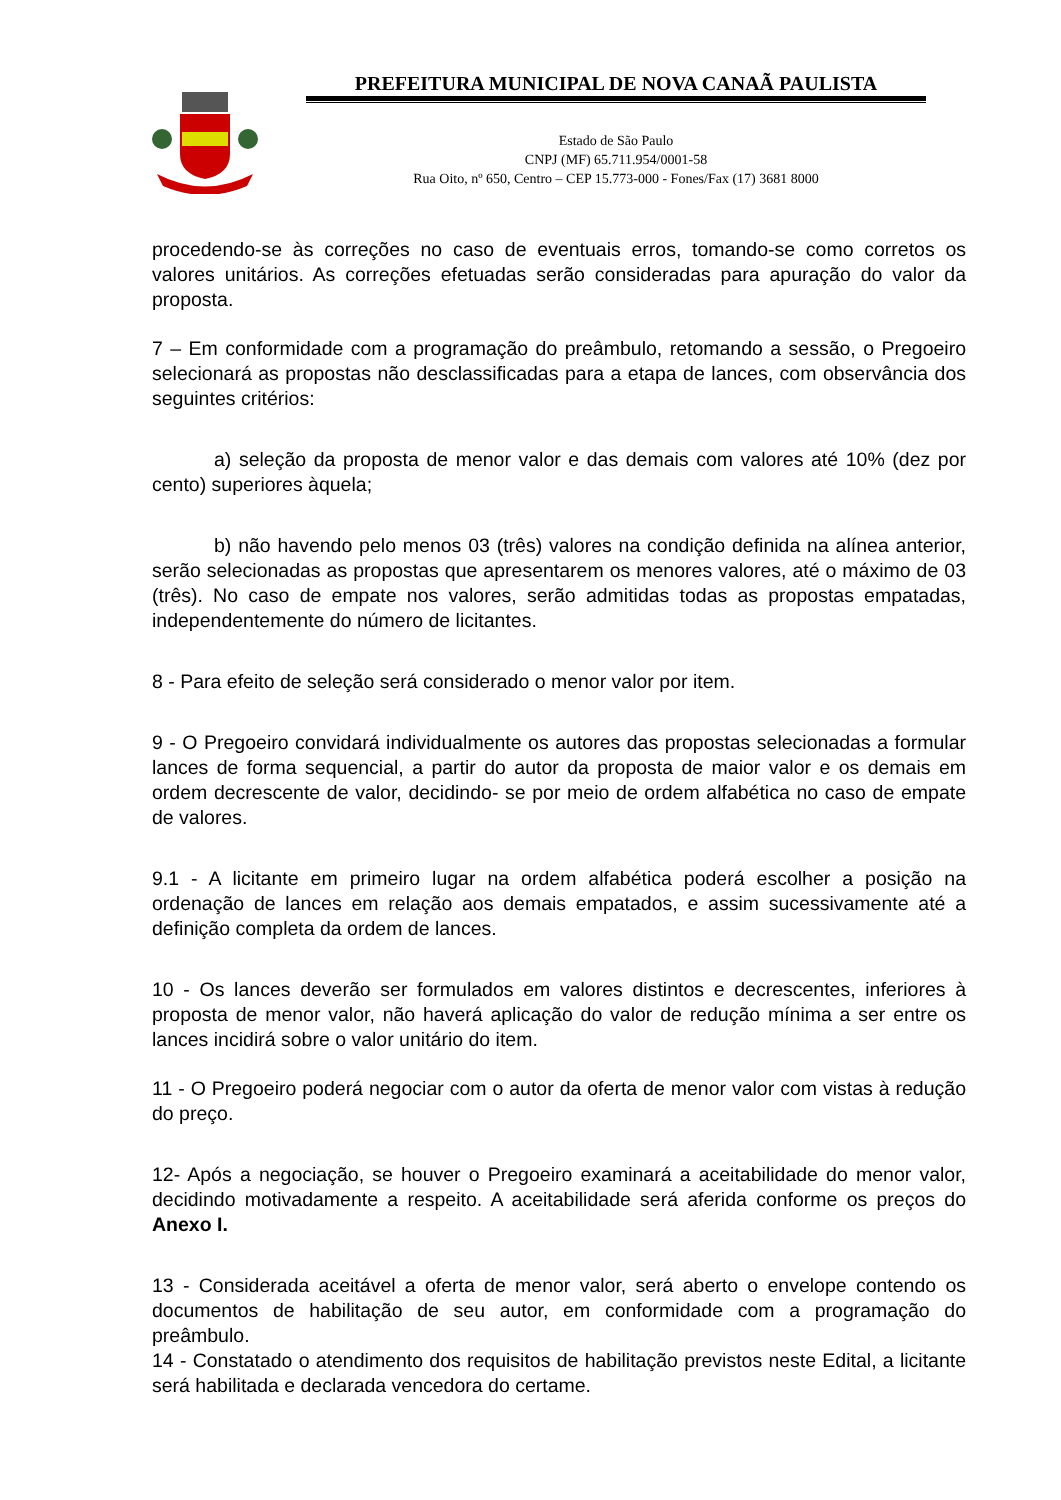PREFEITURA MUNICIPAL DE NOVA CANAÃ PAULISTA
Estado de São Paulo
CNPJ (MF) 65.711.954/0001-58
Rua Oito, nº 650, Centro – CEP 15.773-000 - Fones/Fax (17) 3681 8000
procedendo-se às correções no caso de eventuais erros, tomando-se como corretos os valores unitários. As correções efetuadas serão consideradas para apuração do valor da proposta.
7 – Em conformidade com a programação do preâmbulo, retomando a sessão, o Pregoeiro selecionará as propostas não desclassificadas para a etapa de lances, com observância dos seguintes critérios:
a) seleção da proposta de menor valor e das demais com valores até 10% (dez por cento) superiores àquela;
b) não havendo pelo menos 03 (três) valores na condição definida na alínea anterior, serão selecionadas as propostas que apresentarem os menores valores, até o máximo de 03 (três). No caso de empate nos valores, serão admitidas todas as propostas empatadas, independentemente do número de licitantes.
8 - Para efeito de seleção será considerado o menor valor por item.
9 - O Pregoeiro convidará individualmente os autores das propostas selecionadas a formular lances de forma sequencial, a partir do autor da proposta de maior valor e os demais em ordem decrescente de valor, decidindo- se por meio de ordem alfabética no caso de empate de valores.
9.1 - A licitante em primeiro lugar na ordem alfabética poderá escolher a posição na ordenação de lances em relação aos demais empatados, e assim sucessivamente até a definição completa da ordem de lances.
10 - Os lances deverão ser formulados em valores distintos e decrescentes, inferiores à proposta de menor valor, não haverá aplicação do valor de redução mínima a ser entre os lances incidirá sobre o valor unitário do item.
11 - O Pregoeiro poderá negociar com o autor da oferta de menor valor com vistas à redução do preço.
12- Após a negociação, se houver o Pregoeiro examinará a aceitabilidade do menor valor, decidindo motivadamente a respeito. A aceitabilidade será aferida conforme os preços do Anexo I.
13 - Considerada aceitável a oferta de menor valor, será aberto o envelope contendo os documentos de habilitação de seu autor, em conformidade com a programação do preâmbulo.
14 - Constatado o atendimento dos requisitos de habilitação previstos neste Edital, a licitante será habilitada e declarada vencedora do certame.